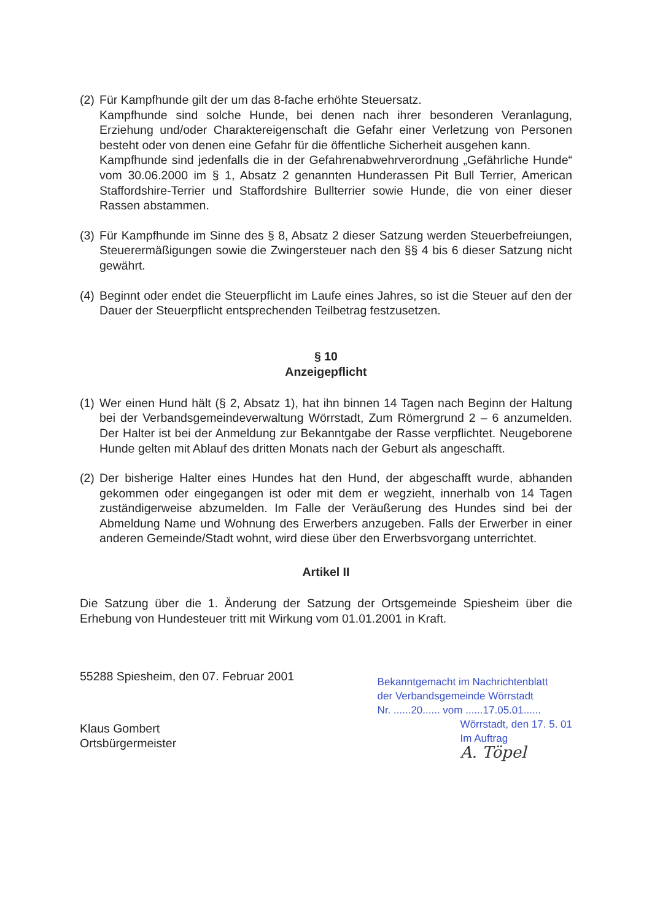(2)
Für Kampfhunde gilt der um das 8-fache erhöhte Steuersatz.
Kampfhunde sind solche Hunde, bei denen nach ihrer besonderen Veranlagung, Erziehung und/oder Charaktereigenschaft die Gefahr einer Verletzung von Personen besteht oder von denen eine Gefahr für die öffentliche Sicherheit ausgehen kann.
Kampfhunde sind jedenfalls die in der Gefahrenabwehrverordnung „Gefährliche Hunde“ vom 30.06.2000 im § 1, Absatz 2 genannten Hunderassen Pit Bull Terrier, American Staffordshire-Terrier und Staffordshire Bullterrier sowie Hunde, die von einer dieser Rassen abstammen.
(3)
Für Kampfhunde im Sinne des § 8, Absatz 2 dieser Satzung werden Steuerbefreiungen, Steuerermäßigungen sowie die Zwingersteuer nach den §§ 4 bis 6 dieser Satzung nicht gewährt.
(4)
Beginnt oder endet die Steuerpflicht im Laufe eines Jahres, so ist die Steuer auf den der Dauer der Steuerpflicht entsprechenden Teilbetrag festzusetzen.
§ 10
Anzeigepflicht
(1)
Wer einen Hund hält (§ 2, Absatz 1), hat ihn binnen 14 Tagen nach Beginn der Haltung bei der Verbandsgemeindeverwaltung Wörrstadt, Zum Römergrund 2 – 6 anzumelden. Der Halter ist bei der Anmeldung zur Bekanntgabe der Rasse verpflichtet. Neugeborene Hunde gelten mit Ablauf des dritten Monats nach der Geburt als angeschafft.
(2)
Der bisherige Halter eines Hundes hat den Hund, der abgeschafft wurde, abhanden gekommen oder eingegangen ist oder mit dem er wegzieht, innerhalb von 14 Tagen zuständigerweise abzumelden. Im Falle der Veräußerung des Hundes sind bei der Abmeldung Name und Wohnung des Erwerbers anzugeben. Falls der Erwerber in einer anderen Gemeinde/Stadt wohnt, wird diese über den Erwerbsvorgang unterrichtet.
Artikel II
Die Satzung über die 1. Änderung der Satzung der Ortsgemeinde Spiesheim über die Erhebung von Hundesteuer tritt mit Wirkung vom 01.01.2001 in Kraft.
55288 Spiesheim, den 07. Februar 2001
Klaus Gombert
Ortsbürgermeister
Bekanntgemacht im Nachrichtenblatt
der Verbandsgemeinde Wörrstadt
Nr. ......20...... vom ......17.05.01......
Wörrstadt, den 17. 5. 01
Im Auftrag
A. Töpel